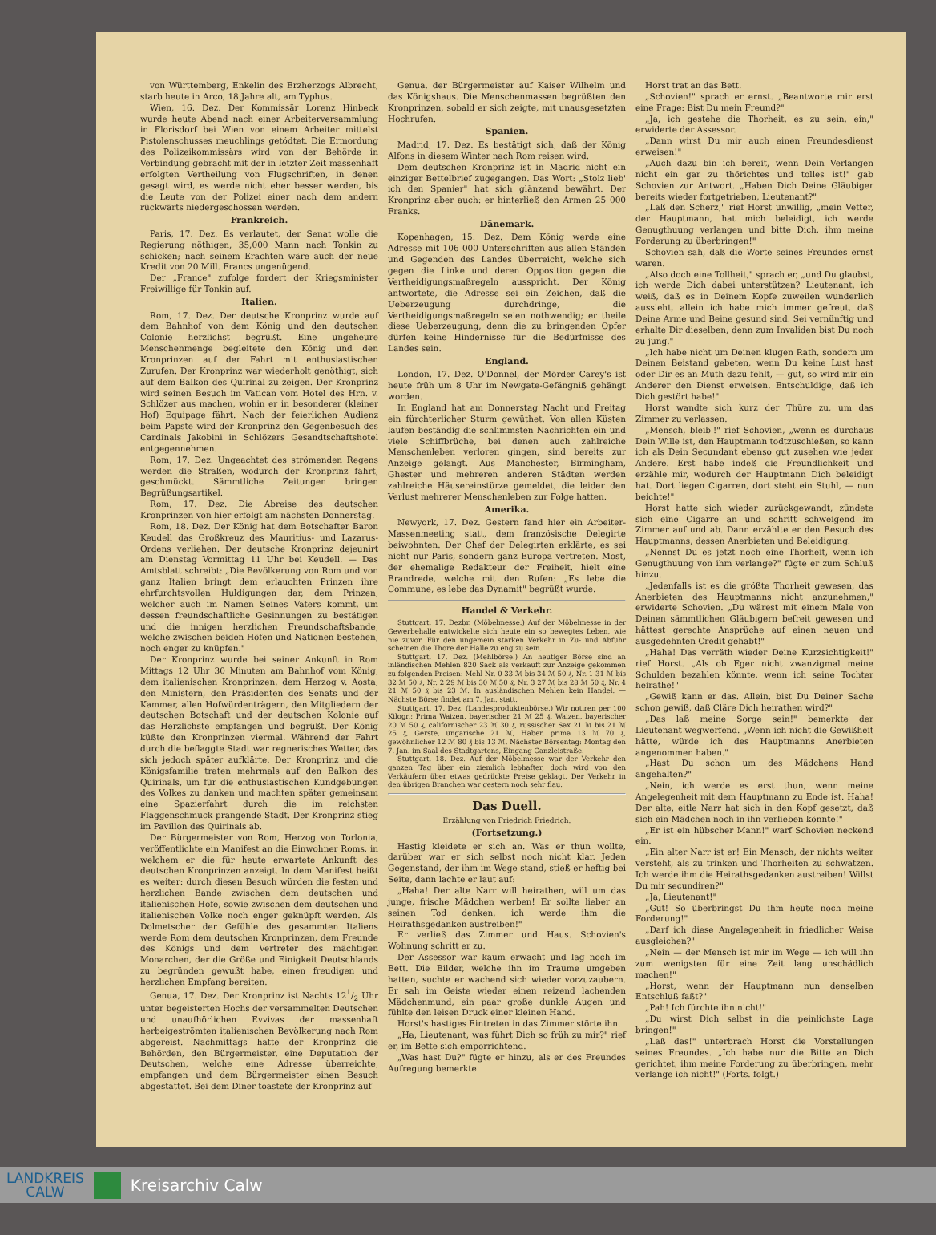von Württemberg, Enkelin des Erzherzogs Albrecht, starb heute in Arco, 18 Jahre alt, am Typhus.
Wien, 16. Dez. Der Kommissär Lorenz Hinbeck wurde heute Abend nach einer Arbeiterversammlung in Florisdorf bei Wien von einem Arbeiter mittelst Pistolenschusses meuchlings getödtet. Die Ermordung des Polizeikommissärs wird von der Behörde in Verbindung gebracht mit der in letzter Zeit massenhaft erfolgten Vertheilung von Flugschriften, in denen gesagt wird, es werde nicht eher besser werden, bis die Leute von der Polizei einer nach dem andern rückwärts niedergeschossen werden.
Frankreich.
Paris, 17. Dez. Es verlautet, der Senat wolle die Regierung nöthigen, 35,000 Mann nach Tonkin zu schicken; nach seinem Erachten wäre auch der neue Kredit von 20 Mill. Francs ungenügend.
Der „France" zufolge fordert der Kriegsminister Freiwillige für Tonkin auf.
Italien.
Rom, 17. Dez. Der deutsche Kronprinz wurde auf dem Bahnhof von dem König und den deutschen Colonie herzlichst begrüßt. Eine ungeheure Menschenmenge begleitete den König und den Kronprinzen auf der Fahrt mit enthusiastischen Zurufen. Der Kronprinz war wiederholt genöthigt, sich auf dem Balkon des Quirinal zu zeigen. Der Kronprinz wird seinen Besuch im Vatican vom Hotel des Hrn. v. Schlözer aus machen, wohin er in besonderer (kleiner Hof) Equipage fährt. Nach der feierlichen Audienz beim Papste wird der Kronprinz den Gegenbesuch des Cardinals Jakobini in Schlözers Gesandtschaftshotel entgegennehmen.
Rom, 17. Dez. Ungeachtet des strömenden Regens werden die Straßen, wodurch der Kronprinz fährt, geschmückt. Sämmtliche Zeitungen bringen Begrüßungsartikel.
Rom, 17. Dez. Die Abreise des deutschen Kronprinzen von hier erfolgt am nächsten Donnerstag.
Rom, 18. Dez. Der König hat dem Botschafter Baron Keudell das Großkreuz des Mauritius- und Lazarus-Ordens verliehen. Der deutsche Kronprinz dejeunirt am Dienstag Vormittag 11 Uhr bei Keudell. — Das Amtsblatt schreibt: „Die Bevölkerung von Rom und von ganz Italien bringt dem erlauchten Prinzen ihre ehrfurchtsvollen Huldigungen dar, dem Prinzen, welcher auch im Namen Seines Vaters kommt, um dessen freundschaftliche Gesinnungen zu bestätigen und die innigen herzlichen Freundschaftsbande, welche zwischen beiden Höfen und Nationen bestehen, noch enger zu knüpfen."
Der Kronprinz wurde bei seiner Ankunft in Rom Mittags 12 Uhr 30 Minuten am Bahnhof vom König, dem italienischen Kronprinzen, dem Herzog v. Aosta, den Ministern, den Präsidenten des Senats und der Kammer, allen Hofwürdenträgern, den Mitgliedern der deutschen Botschaft und der deutschen Kolonie auf das Herzlichste empfangen und begrüßt. Der König küßte den Kronprinzen viermal. Während der Fahrt durch die beflaggte Stadt war regnerisches Wetter, das sich jedoch später aufklärte. Der Kronprinz und die Königsfamilie traten mehrmals auf den Balkon des Quirinals, um für die enthusiastischen Kundgebungen des Volkes zu danken und machten später gemeinsam eine Spazierfahrt durch die im reichsten Flaggenschmuck prangende Stadt. Der Kronprinz stieg im Pavillon des Quirinals ab.
Der Bürgermeister von Rom, Herzog von Torlonia, veröffentlichte ein Manifest an die Einwohner Roms, in welchem er die für heute erwartete Ankunft des deutschen Kronprinzen anzeigt. In dem Manifest heißt es weiter: durch diesen Besuch würden die festen und herzlichen Bande zwischen dem deutschen und italienischen Hofe, sowie zwischen dem deutschen und italienischen Volke noch enger geknüpft werden. Als Dolmetscher der Gefühle des gesammten Italiens werde Rom dem deutschen Kronprinzen, dem Freunde des Königs und dem Vertreter des mächtigen Monarchen, der die Größe und Einigkeit Deutschlands zu begründen gewußt habe, einen freudigen und herzlichen Empfang bereiten.
Genua, 17. Dez. Der Kronprinz ist Nachts 121/2 Uhr unter begeisterten Hochs der versammelten Deutschen und unaufhörlichen Evvivas der massenhaft herbeigeströmten italienischen Bevölkerung nach Rom abgereist. Nachmittags hatte der Kronprinz die Behörden, den Bürgermeister, eine Deputation der Deutschen, welche eine Adresse überreichte, empfangen und dem Bürgermeister einen Besuch abgestattet. Bei dem Diner toastete der Kronprinz auf
Genua, der Bürgermeister auf Kaiser Wilhelm und das Königshaus. Die Menschenmassen begrüßten den Kronprinzen, sobald er sich zeigte, mit unausgesetzten Hochrufen.
Spanien.
Madrid, 17. Dez. Es bestätigt sich, daß der König Alfons in diesem Winter nach Rom reisen wird.
Dem deutschen Kronprinz ist in Madrid nicht ein einziger Bettelbrief zugegangen. Das Wort: „Stolz lieb' ich den Spanier" hat sich glänzend bewährt. Der Kronprinz aber auch: er hinterließ den Armen 25 000 Franks.
Dänemark.
Kopenhagen, 15. Dez. Dem König werde eine Adresse mit 106 000 Unterschriften aus allen Ständen und Gegenden des Landes überreicht, welche sich gegen die Linke und deren Opposition gegen die Vertheidigungsmaßregeln ausspricht. Der König antwortete, die Adresse sei ein Zeichen, daß die Ueberzeugung durchdringe, die Vertheidigungsmaßregeln seien nothwendig; er theile diese Ueberzeugung, denn die zu bringenden Opfer dürfen keine Hindernisse für die Bedürfnisse des Landes sein.
England.
London, 17. Dez. O'Donnel, der Mörder Carey's ist heute früh um 8 Uhr im Newgate-Gefängniß gehängt worden.
In England hat am Donnerstag Nacht und Freitag ein fürchterlicher Sturm gewüthet. Von allen Küsten laufen beständig die schlimmsten Nachrichten ein und viele Schiffbrüche, bei denen auch zahlreiche Menschenleben verloren gingen, sind bereits zur Anzeige gelangt. Aus Manchester, Birmingham, Ghester und mehreren anderen Städten werden zahlreiche Häusereinstürze gemeldet, die leider den Verlust mehrerer Menschenleben zur Folge hatten.
Amerika.
Newyork, 17. Dez. Gestern fand hier ein Arbeiter-Massenmeeting statt, dem französische Delegirte beiwohnten. Der Chef der Delegirten erklärte, es sei nicht nur Paris, sondern ganz Europa vertreten. Most, der ehemalige Redakteur der Freiheit, hielt eine Brandrede, welche mit den Rufen: „Es lebe die Commune, es lebe das Dynamit" begrüßt wurde.
Handel & Verkehr.
Stuttgart, 17. Dezbr. (Möbelmesse.) Auf der Möbelmesse in der Gewerbehalle entwickelte sich heute ein so bewegtes Leben, wie nie zuvor. Für den ungemein starken Verkehr in Zu- und Abfuhr scheinen die Thore der Halle zu eng zu sein.
Stuttgart, 17. Dez. (Mehlbörse.) An heutiger Börse sind an inländischen Mehlen 820 Sack als verkauft zur Anzeige gekommen zu folgenden Preisen: Mehl Nr. 0 33 ℳ bis 34 ℳ 50 ₰, Nr. 1 31 ℳ bis 32 ℳ 50 ₰, Nr. 2 29 ℳ bis 30 ℳ 50 ₰, Nr. 3 27 ℳ bis 28 ℳ 50 ₰, Nr. 4 21 ℳ 50 ₰ bis 23 ℳ. In ausländischen Mehlen kein Handel. — Nächste Börse findet am 7. Jan. statt.
Stuttgart, 17. Dez. (Landesproduktenbörse.) Wir notiren per 100 Kilogr.: Prima Waizen, bayerischer 21 ℳ 25 ₰, Waizen, bayerischer 20 ℳ 50 ₰, californischer 23 ℳ 30 ₰, russischer Sax 21 ℳ bis 21 ℳ 25 ₰, Gerste, ungarische 21 ℳ, Haber, prima 13 ℳ 70 ₰, gewöhnlicher 12 ℳ 80 ₰ bis 13 ℳ. Nächster Börsentag: Montag den 7. Jan. im Saal des Stadtgartens, Eingang Canzleistraße.
Stuttgart, 18. Dez. Auf der Möbelmesse war der Verkehr den ganzen Tag über ein ziemlich lebhafter, doch wird von den Verkäufern über etwas gedrückte Preise geklagt. Der Verkehr in den übrigen Branchen war gestern noch sehr flau.
Das Duell.
Erzählung von Friedrich Friedrich.
(Fortsetzung.)
Hastig kleidete er sich an. Was er thun wollte, darüber war er sich selbst noch nicht klar. Jeden Gegenstand, der ihm im Wege stand, stieß er heftig bei Seite, dann lachte er laut auf:
„Haha! Der alte Narr will heirathen, will um das junge, frische Mädchen werben! Er sollte lieber an seinen Tod denken, ich werde ihm die Heirathsgedanken austreiben!"
Er verließ das Zimmer und Haus. Schovien's Wohnung schritt er zu.
Der Assessor war kaum erwacht und lag noch im Bett. Die Bilder, welche ihn im Traume umgeben hatten, suchte er wachend sich wieder vorzuzaubern. Er sah im Geiste wieder einen reizend lachenden Mädchenmund, ein paar große dunkle Augen und fühlte den leisen Druck einer kleinen Hand.
Horst's hastiges Eintreten in das Zimmer störte ihn.
„Ha, Lieutenant, was führt Dich so früh zu mir?" rief er, im Bette sich emporrichtend.
„Was hast Du?" fügte er hinzu, als er des Freundes Aufregung bemerkte.
Horst trat an das Bett.
„Schovien!" sprach er ernst. „Beantworte mir erst eine Frage: Bist Du mein Freund?"
„Ja, ich gestehe die Thorheit, es zu sein, ein," erwiderte der Assessor.
„Dann wirst Du mir auch einen Freundesdienst erweisen!"
„Auch dazu bin ich bereit, wenn Dein Verlangen nicht ein gar zu thörichtes und tolles ist!" gab Schovien zur Antwort. „Haben Dich Deine Gläubiger bereits wieder fortgetrieben, Lieutenant?"
„Laß den Scherz," rief Horst unwillig, „mein Vetter, der Hauptmann, hat mich beleidigt, ich werde Genugthuung verlangen und bitte Dich, ihm meine Forderung zu überbringen!"
Schovien sah, daß die Worte seines Freundes ernst waren.
„Also doch eine Tollheit," sprach er, „und Du glaubst, ich werde Dich dabei unterstützen? Lieutenant, ich weiß, daß es in Deinem Kopfe zuweilen wunderlich aussieht, allein ich habe mich immer gefreut, daß Deine Arme und Beine gesund sind. Sei vernünftig und erhalte Dir dieselben, denn zum Invaliden bist Du noch zu jung."
„Ich habe nicht um Deinen klugen Rath, sondern um Deinen Beistand gebeten, wenn Du keine Lust hast oder Dir es an Muth dazu fehlt, — gut, so wird mir ein Anderer den Dienst erweisen. Entschuldige, daß ich Dich gestört habe!"
Horst wandte sich kurz der Thüre zu, um das Zimmer zu verlassen.
„Mensch, bleib'!" rief Schovien, „wenn es durchaus Dein Wille ist, den Hauptmann todtzuschießen, so kann ich als Dein Secundant ebenso gut zusehen wie jeder Andere. Erst habe indeß die Freundlichkeit und erzähle mir, wodurch der Hauptmann Dich beleidigt hat. Dort liegen Cigarren, dort steht ein Stuhl, — nun beichte!"
Horst hatte sich wieder zurückgewandt, zündete sich eine Cigarre an und schritt schweigend im Zimmer auf und ab. Dann erzählte er den Besuch des Hauptmanns, dessen Anerbieten und Beleidigung.
„Nennst Du es jetzt noch eine Thorheit, wenn ich Genugthuung von ihm verlange?" fügte er zum Schluß hinzu.
„Jedenfalls ist es die größte Thorheit gewesen, das Anerbieten des Hauptmanns nicht anzunehmen," erwiderte Schovien. „Du wärest mit einem Male von Deinen sämmtlichen Gläubigern befreit gewesen und hättest gerechte Ansprüche auf einen neuen und ausgedehnten Credit gehabt!"
„Haha! Das verräth wieder Deine Kurzsichtigkeit!" rief Horst. „Als ob Eger nicht zwanzigmal meine Schulden bezahlen könnte, wenn ich seine Tochter heirathe!"
„Gewiß kann er das. Allein, bist Du Deiner Sache schon gewiß, daß Cläre Dich heirathen wird?"
„Das laß meine Sorge sein!" bemerkte der Lieutenant wegwerfend. „Wenn ich nicht die Gewißheit hätte, würde ich des Hauptmanns Anerbieten angenommen haben."
„Hast Du schon um des Mädchens Hand angehalten?"
„Nein, ich werde es erst thun, wenn meine Angelegenheit mit dem Hauptmann zu Ende ist. Haha! Der alte, eitle Narr hat sich in den Kopf gesetzt, daß sich ein Mädchen noch in ihn verlieben könnte!"
„Er ist ein hübscher Mann!" warf Schovien neckend ein.
„Ein alter Narr ist er! Ein Mensch, der nichts weiter versteht, als zu trinken und Thorheiten zu schwatzen. Ich werde ihm die Heirathsgedanken austreiben! Willst Du mir secundiren?"
„Ja, Lieutenant!"
„Gut! So überbringst Du ihm heute noch meine Forderung!"
„Darf ich diese Angelegenheit in friedlicher Weise ausgleichen?"
„Nein — der Mensch ist mir im Wege — ich will ihn zum wenigsten für eine Zeit lang unschädlich machen!"
„Horst, wenn der Hauptmann nun denselben Entschluß faßt?"
„Pah! Ich fürchte ihn nicht!"
„Du wirst Dich selbst in die peinlichste Lage bringen!"
„Laß das!" unterbrach Horst die Vorstellungen seines Freundes. „Ich habe nur die Bitte an Dich gerichtet, ihm meine Forderung zu überbringen, mehr verlange ich nicht!" (Forts. folgt.)
LANDKREIS
CALW
Kreisarchiv Calw